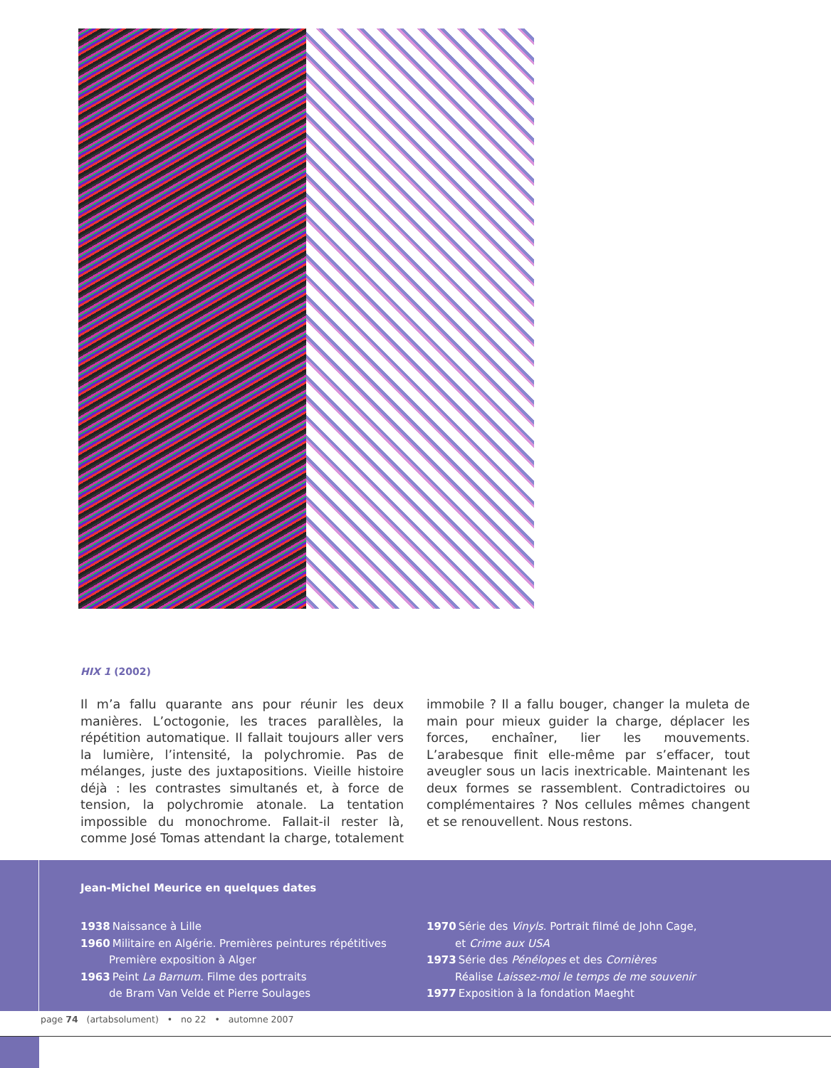HIX 1 (2002)
Il m’a fallu quarante ans pour réunir les deux manières. L’octogonie, les traces parallèles, la répétition automatique. Il fallait toujours aller vers la lumière, l’intensité, la polychromie. Pas de mélanges, juste des juxtapositions. Vieille histoire déjà : les contrastes simultanés et, à force de tension, la polychromie atonale. La tentation impossible du monochrome. Fallait-il rester là, comme José Tomas attendant la charge, totalement immobile ? Il a fallu bouger, changer la muleta de main pour mieux guider la charge, déplacer les forces, enchaîner, lier les mouvements. L’arabesque finit elle-même par s’effacer, tout aveugler sous un lacis inextricable. Maintenant les deux formes se rassemblent. Contradictoires ou complémentaires ? Nos cellules mêmes changent et se renouvellent. Nous restons.
Jean-Michel Meurice en quelques dates
1938 Naissance à Lille
1960 Militaire en Algérie. Premières peintures répétitives
Première exposition à Alger
1963 Peint La Barnum. Filme des portraits
de Bram Van Velde et Pierre Soulages
1970 Série des Vinyls. Portrait filmé de John Cage,
et Crime aux USA
1973 Série des Pénélopes et des Cornières
Réalise Laissez-moi le temps de me souvenir
1977 Exposition à la fondation Maeght
page 74 (artabsolument) • no 22 • automne 2007